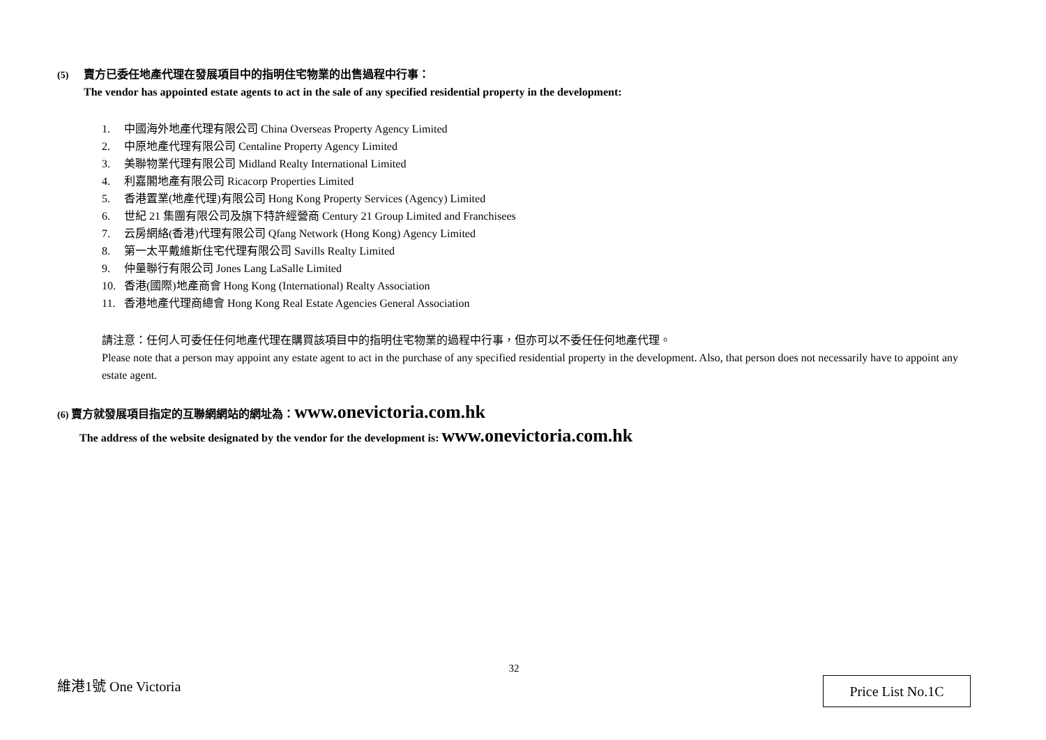(5) 賣方已委任地產代理在發展項目中的指明住宅物業的出售過程中行事：
The vendor has appointed estate agents to act in the sale of any specified residential property in the development:
1. 中國海外地產代理有限公司 China Overseas Property Agency Limited
2. 中原地產代理有限公司 Centaline Property Agency Limited
3. 美聯物業代理有限公司 Midland Realty International Limited
4. 利嘉閣地產有限公司 Ricacorp Properties Limited
5. 香港置業(地產代理)有限公司 Hong Kong Property Services (Agency) Limited
6. 世紀 21 集團有限公司及旗下特許經營商 Century 21 Group Limited and Franchisees
7. 云房網絡(香港)代理有限公司 Qfang Network (Hong Kong) Agency Limited
8. 第一太平戴維斯住宅代理有限公司 Savills Realty Limited
9. 仲量聯行有限公司 Jones Lang LaSalle Limited
10. 香港(國際)地產商會 Hong Kong (International) Realty Association
11. 香港地產代理商總會 Hong Kong Real Estate Agencies General Association
請注意：任何人可委任任何地產代理在購買該項目中的指明住宅物業的過程中行事，但亦可以不委任任何地產代理。
Please note that a person may appoint any estate agent to act in the purchase of any specified residential property in the development. Also, that person does not necessarily have to appoint any estate agent.
(6) 賣方就發展項目指定的互聯網網站的網址為：www.onevictoria.com.hk
The address of the website designated by the vendor for the development is: www.onevictoria.com.hk
32
維港1號 One Victoria Price List No.1C